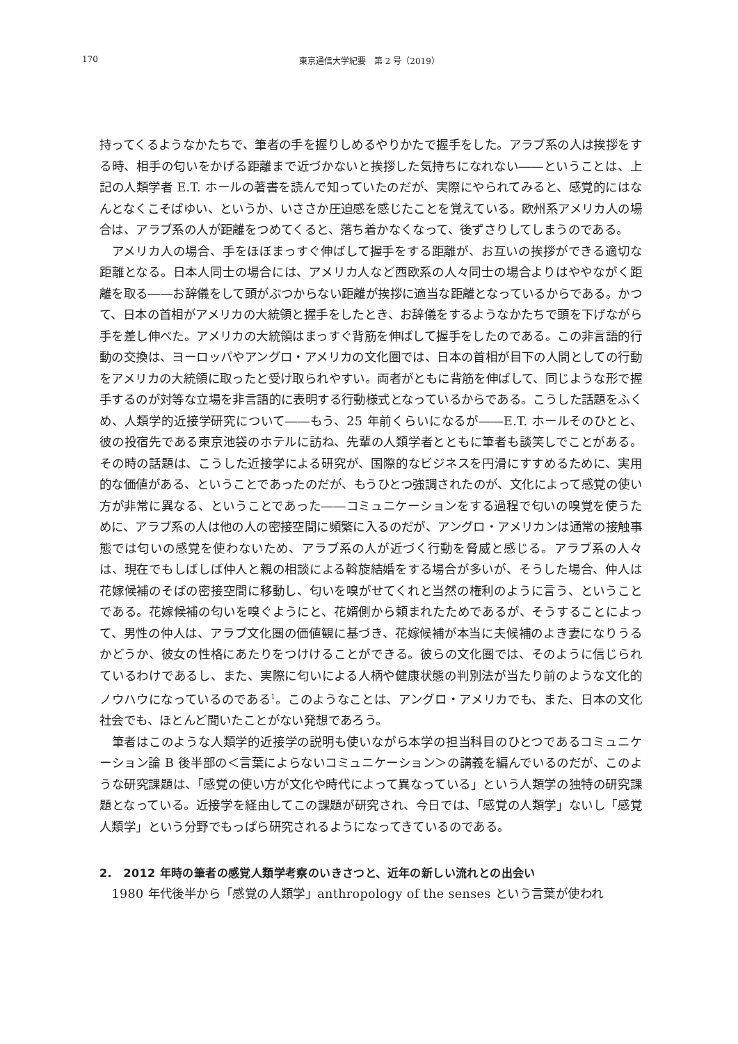170
東京通信大学紀要　第 2 号（2019）
持ってくるようなかたちで、筆者の手を握りしめるやりかたで握手をした。アラブ系の人は挨拶をする時、相手の匂いをかげる距離まで近づかないと挨拶した気持ちになれない――ということは、上記の人類学者 E.T. ホールの著書を読んで知っていたのだが、実際にやられてみると、感覚的にはなんとなくこそばゆい、というか、いささか圧迫感を感じたことを覚えている。欧州系アメリカ人の場合は、アラブ系の人が距離をつめてくると、落ち着かなくなって、後ずさりしてしまうのである。
アメリカ人の場合、手をほぼまっすぐ伸ばして握手をする距離が、お互いの挨拶ができる適切な距離となる。日本人同士の場合には、アメリカ人など西欧系の人々同士の場合よりはややながく距離を取る――お辞儀をして頭がぶつからない距離が挨拶に適当な距離となっているからである。かつて、日本の首相がアメリカの大統領と握手をしたとき、お辞儀をするようなかたちで頭を下げながら手を差し伸べた。アメリカの大統領はまっすぐ背筋を伸ばして握手をしたのである。この非言語的行動の交換は、ヨーロッパやアングロ・アメリカの文化圏では、日本の首相が目下の人間としての行動をアメリカの大統領に取ったと受け取られやすい。両者がともに背筋を伸ばして、同じような形で握手するのが対等な立場を非言語的に表明する行動様式となっているからである。こうした話題をふくめ、人類学的近接学研究について――もう、25 年前くらいになるが――E.T. ホールそのひとと、彼の投宿先である東京池袋のホテルに訪ね、先輩の人類学者とともに筆者も談笑しでことがある。その時の話題は、こうした近接学による研究が、国際的なビジネスを円滑にすすめるために、実用的な価値がある、ということであったのだが、もうひとつ強調されたのが、文化によって感覚の使い方が非常に異なる、ということであった――コミュニケーションをする過程で匂いの嗅覚を使うために、アラブ系の人は他の人の密接空間に頻繁に入るのだが、アングロ・アメリカンは通常の接触事態では匂いの感覚を使わないため、アラブ系の人が近づく行動を脅威と感じる。アラブ系の人々は、現在でもしばしば仲人と親の相談による斡旋結婚をする場合が多いが、そうした場合、仲人は花嫁候補のそばの密接空間に移動し、匂いを嗅がせてくれと当然の権利のように言う、ということである。花嫁候補の匂いを嗅ぐようにと、花婿側から頼まれたためであるが、そうすることによって、男性の仲人は、アラブ文化圏の価値観に基づき、花嫁候補が本当に夫候補のよき妻になりうるかどうか、彼女の性格にあたりをつけけることができる。彼らの文化圏では、そのように信じられているわけであるし、また、実際に匂いによる人柄や健康状態の判別法が当たり前のような文化的ノウハウになっているのである<sup>1</sup>。このようなことは、アングロ・アメリカでも、また、日本の文化社会でも、ほとんど聞いたことがない発想であろう。
筆者はこのような人類学的近接学の説明も使いながら本学の担当科目のひとつであるコミュニケーション論 B 後半部の＜言葉によらないコミュニケーション＞の講義を編んでいるのだが、このような研究課題は、「感覚の使い方が文化や時代によって異なっている」という人類学の独特の研究課題となっている。近接学を経由してこの課題が研究され、今日では、「感覚の人類学」ないし「感覚人類学」という分野でもっぱら研究されるようになってきているのである。
2.　2012 年時の筆者の感覚人類学考察のいきさつと、近年の新しい流れとの出会い
1980 年代後半から「感覚の人類学」anthropology of the senses という言葉が使われ